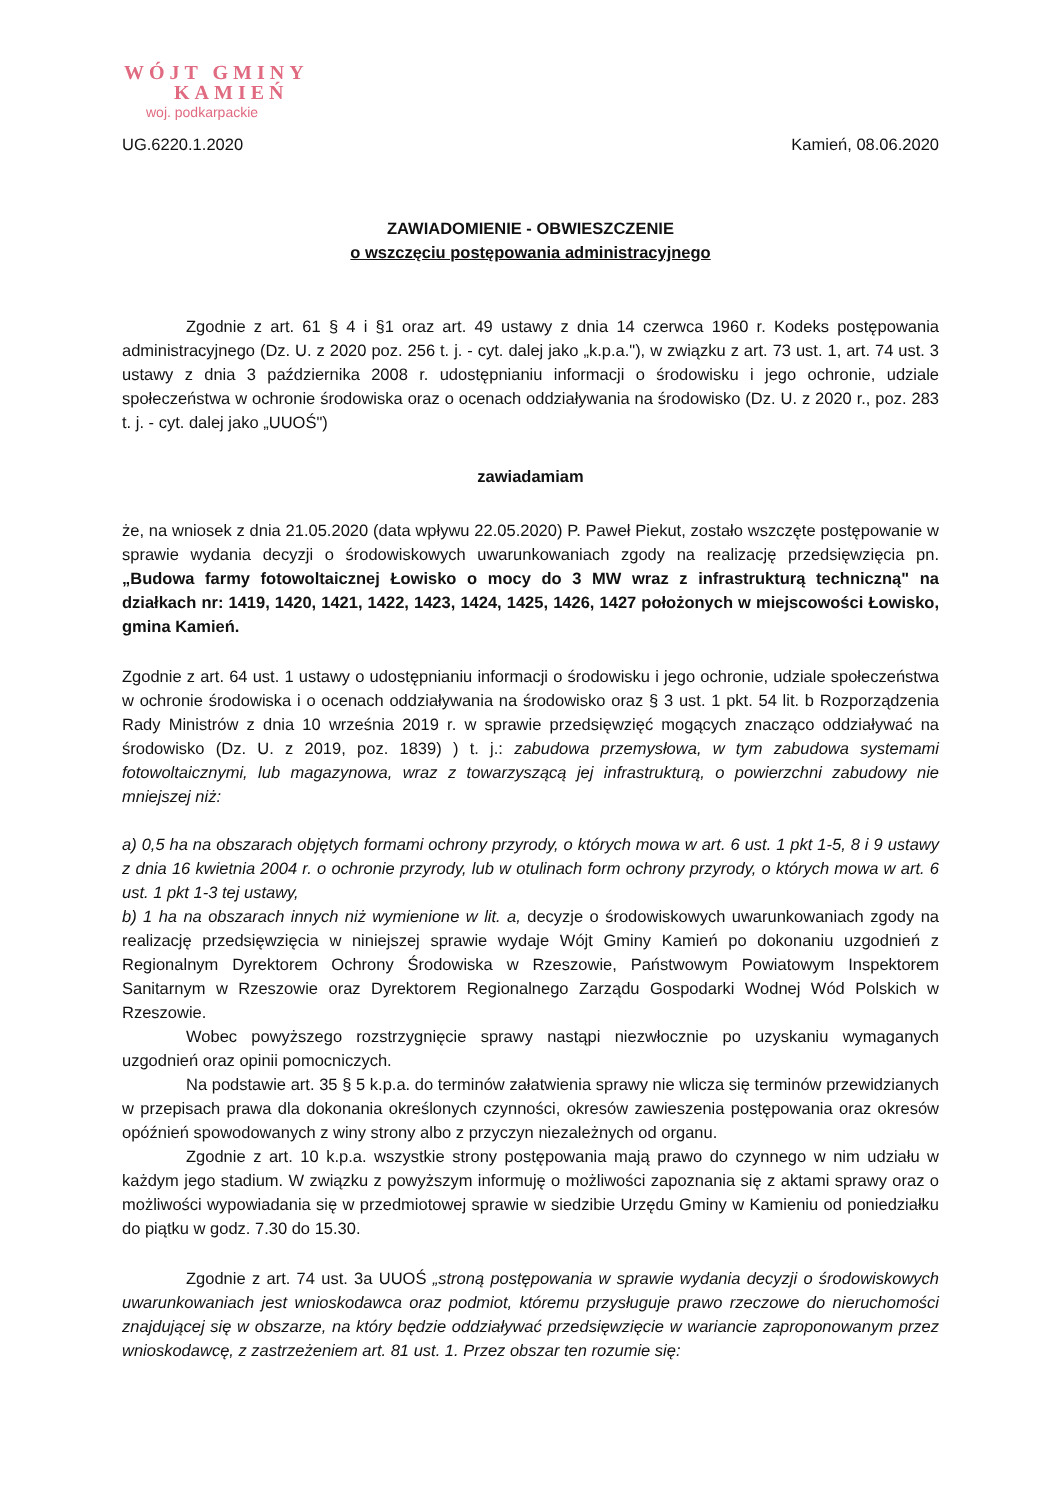WÓJT GMINY
KAMIEŃ
woj. podkarpackie
UG.6220.1.2020 Kamień, 08.06.2020
ZAWIADOMIENIE - OBWIESZCZENIE
o wszczęciu postępowania administracyjnego
Zgodnie z art. 61 § 4 i §1 oraz art. 49 ustawy z dnia 14 czerwca 1960 r. Kodeks postępowania administracyjnego (Dz. U. z 2020 poz. 256 t. j. - cyt. dalej jako „k.p.a."), w związku z art. 73 ust. 1, art. 74 ust. 3 ustawy z dnia 3 października 2008 r. udostępnianiu informacji o środowisku i jego ochronie, udziale społeczeństwa w ochronie środowiska oraz o ocenach oddziaływania na środowisko (Dz. U. z 2020 r., poz. 283 t. j. - cyt. dalej jako „UUOŚ")
zawiadamiam
że, na wniosek z dnia 21.05.2020 (data wpływu 22.05.2020) P. Paweł Piekut, zostało wszczęte postępowanie w sprawie wydania decyzji o środowiskowych uwarunkowaniach zgody na realizację przedsięwzięcia pn. „Budowa farmy fotowoltaicznej Łowisko o mocy do 3 MW wraz z infrastrukturą techniczną" na działkach nr: 1419, 1420, 1421, 1422, 1423, 1424, 1425, 1426, 1427 położonych w miejscowości Łowisko, gmina Kamień.
Zgodnie z art. 64 ust. 1 ustawy o udostępnianiu informacji o środowisku i jego ochronie, udziale społeczeństwa w ochronie środowiska i o ocenach oddziaływania na środowisko oraz § 3 ust. 1 pkt. 54 lit. b Rozporządzenia Rady Ministrów z dnia 10 września 2019 r. w sprawie przedsięwzięć mogących znacząco oddziaływać na środowisko (Dz. U. z 2019, poz. 1839) ) t. j.: zabudowa przemysłowa, w tym zabudowa systemami fotowoltaicznymi, lub magazynowa, wraz z towarzyszącą jej infrastrukturą, o powierzchni zabudowy nie mniejszej niż:
a) 0,5 ha na obszarach objętych formami ochrony przyrody, o których mowa w art. 6 ust. 1 pkt 1-5, 8 i 9 ustawy z dnia 16 kwietnia 2004 r. o ochronie przyrody, lub w otulinach form ochrony przyrody, o których mowa w art. 6 ust. 1 pkt 1-3 tej ustawy,
b) 1 ha na obszarach innych niż wymienione w lit. a, decyzje o środowiskowych uwarunkowaniach zgody na realizację przedsięwzięcia w niniejszej sprawie wydaje Wójt Gminy Kamień po dokonaniu uzgodnień z Regionalnym Dyrektorem Ochrony Środowiska w Rzeszowie, Państwowym Powiatowym Inspektorem Sanitarnym w Rzeszowie oraz Dyrektorem Regionalnego Zarządu Gospodarki Wodnej Wód Polskich w Rzeszowie.
Wobec powyższego rozstrzygnięcie sprawy nastąpi niezwłocznie po uzyskaniu wymaganych uzgodnień oraz opinii pomocniczych.
Na podstawie art. 35 § 5 k.p.a. do terminów załatwienia sprawy nie wlicza się terminów przewidzianych w przepisach prawa dla dokonania określonych czynności, okresów zawieszenia postępowania oraz okresów opóźnień spowodowanych z winy strony albo z przyczyn niezależnych od organu.
Zgodnie z art. 10 k.p.a. wszystkie strony postępowania mają prawo do czynnego w nim udziału w każdym jego stadium. W związku z powyższym informuję o możliwości zapoznania się z aktami sprawy oraz o możliwości wypowiadania się w przedmiotowej sprawie w siedzibie Urzędu Gminy w Kamieniu od poniedziałku do piątku w godz. 7.30 do 15.30.
Zgodnie z art. 74 ust. 3a UUOŚ „stroną postępowania w sprawie wydania decyzji o środowiskowych uwarunkowaniach jest wnioskodawca oraz podmiot, któremu przysługuje prawo rzeczowe do nieruchomości znajdującej się w obszarze, na który będzie oddziaływać przedsięwzięcie w wariancie zaproponowanym przez wnioskodawcę, z zastrzeżeniem art. 81 ust. 1. Przez obszar ten rozumie się: